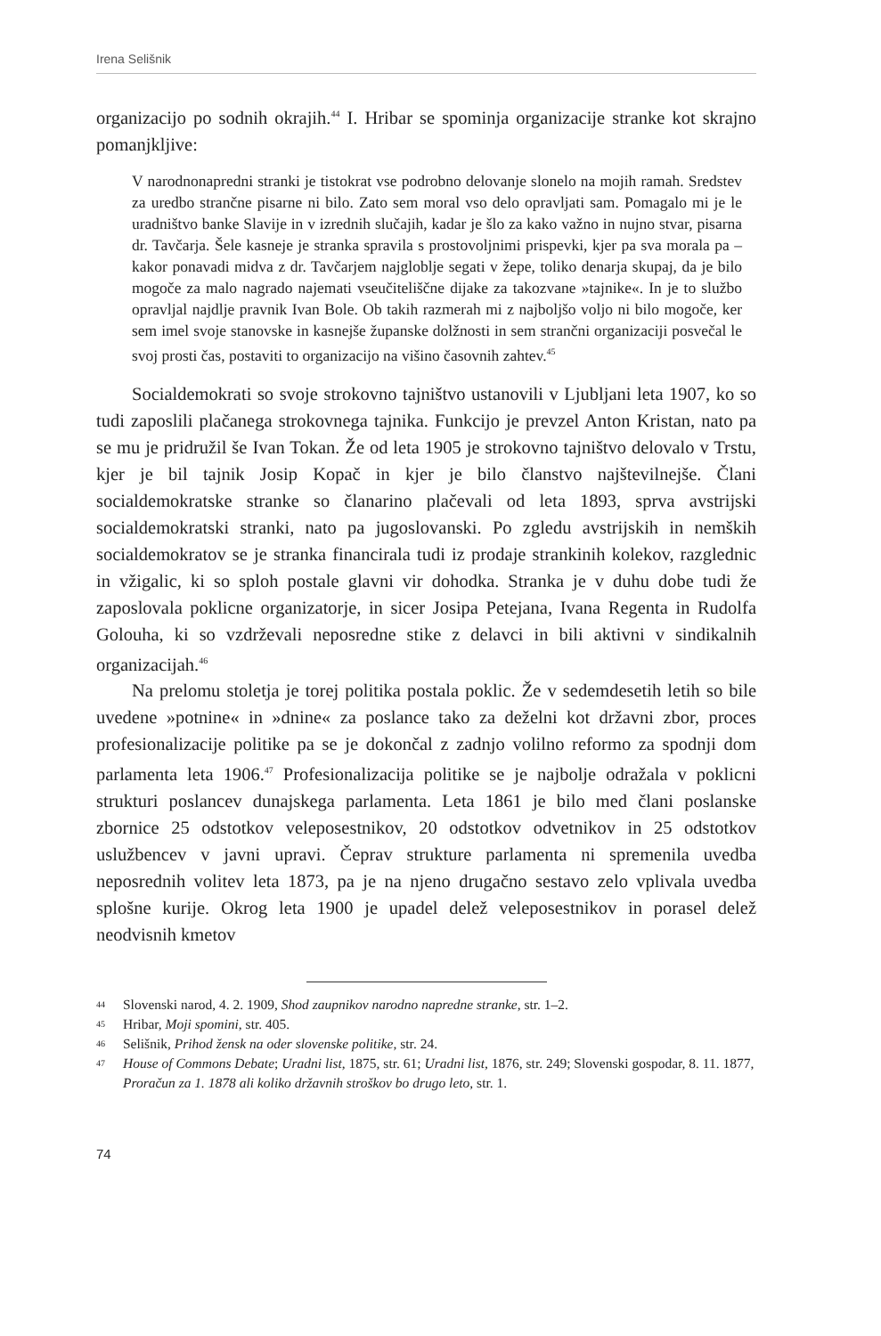Irena Selišnik
organizacijo po sodnih okrajih.<sup>44</sup> I. Hribar se spominja organizacije stranke kot skrajno pomanjkljive:
V narodnonapredni stranki je tistokrat vse podrobno delovanje slonelo na mojih ramah. Sredstev za uredbo strančne pisarne ni bilo. Zato sem moral vso delo opravljati sam. Pomagalo mi je le uradništvo banke Slavije in v izrednih slučajih, kadar je šlo za kako važno in nujno stvar, pisarna dr. Tavčarja. Šele kasneje je stranka spravila s prostovoljnimi prispevki, kjer pa sva morala pa – kakor ponavadi midva z dr. Tavčarjem najgloblje segati v žepe, toliko denarja skupaj, da je bilo mogoče za malo nagrado najemati vseučiteliščne dijake za takozvane »tajnike«. In je to službo opravljal najdlje pravnik Ivan Bole. Ob takih razmerah mi z najboljšo voljo ni bilo mogoče, ker sem imel svoje stanovske in kasnejše županske dolžnosti in sem strančni organizaciji posvečal le svoj prosti čas, postaviti to organizacijo na višino časovnih zahtev.<sup>45</sup>
Socialdemokrati so svoje strokovno tajništvo ustanovili v Ljubljani leta 1907, ko so tudi zaposlili plačanega strokovnega tajnika. Funkcijo je prevzel Anton Kristan, nato pa se mu je pridružil še Ivan Tokan. Že od leta 1905 je strokovno tajništvo delovalo v Trstu, kjer je bil tajnik Josip Kopač in kjer je bilo članstvo najštevilnejše. Člani socialdemokratske stranke so članarino plačevali od leta 1893, sprva avstrijski socialdemokratski stranki, nato pa jugoslovanski. Po zgledu avstrijskih in nemških socialdemokratov se je stranka financirala tudi iz prodaje strankinih kolekov, razglednic in vžigalic, ki so sploh postale glavni vir dohodka. Stranka je v duhu dobe tudi že zaposlovala poklicne organizatorje, in sicer Josipa Petejana, Ivana Regenta in Rudolfa Golouha, ki so vzdrževali neposredne stike z delavci in bili aktivni v sindikalnih organizacijah.<sup>46</sup>
Na prelomu stoletja je torej politika postala poklic. Že v sedemdesetih letih so bile uvedene »potnine« in »dnine« za poslance tako za deželni kot državni zbor, proces profesionalizacije politike pa se je dokončal z zadnjo volilno reformo za spodnji dom parlamenta leta 1906.<sup>47</sup> Profesionalizacija politike se je najbolje odražala v poklicni strukturi poslancev dunajskega parlamenta. Leta 1861 je bilo med člani poslanske zbornice 25 odstotkov veleposestnikov, 20 odstotkov odvetnikov in 25 odstotkov uslužbencev v javni upravi. Čeprav strukture parlamenta ni spremenila uvedba neposrednih volitev leta 1873, pa je na njeno drugačno sestavo zelo vplivala uvedba splošne kurije. Okrog leta 1900 je upadel delež veleposestnikov in porasel delež neodvisnih kmetov
<sup>44</sup> Slovenski narod, 4. 2. 1909, Shod zaupnikov narodno napredne stranke, str. 1–2.
<sup>45</sup> Hribar, Moji spomini, str. 405.
<sup>46</sup> Selišnik, Prihod žensk na oder slovenske politike, str. 24.
<sup>47</sup> House of Commons Debate; Uradni list, 1875, str. 61; Uradni list, 1876, str. 249; Slovenski gospodar, 8. 11. 1877, Proračun za 1. 1878 ali koliko državnih stroškov bo drugo leto, str. 1.
74